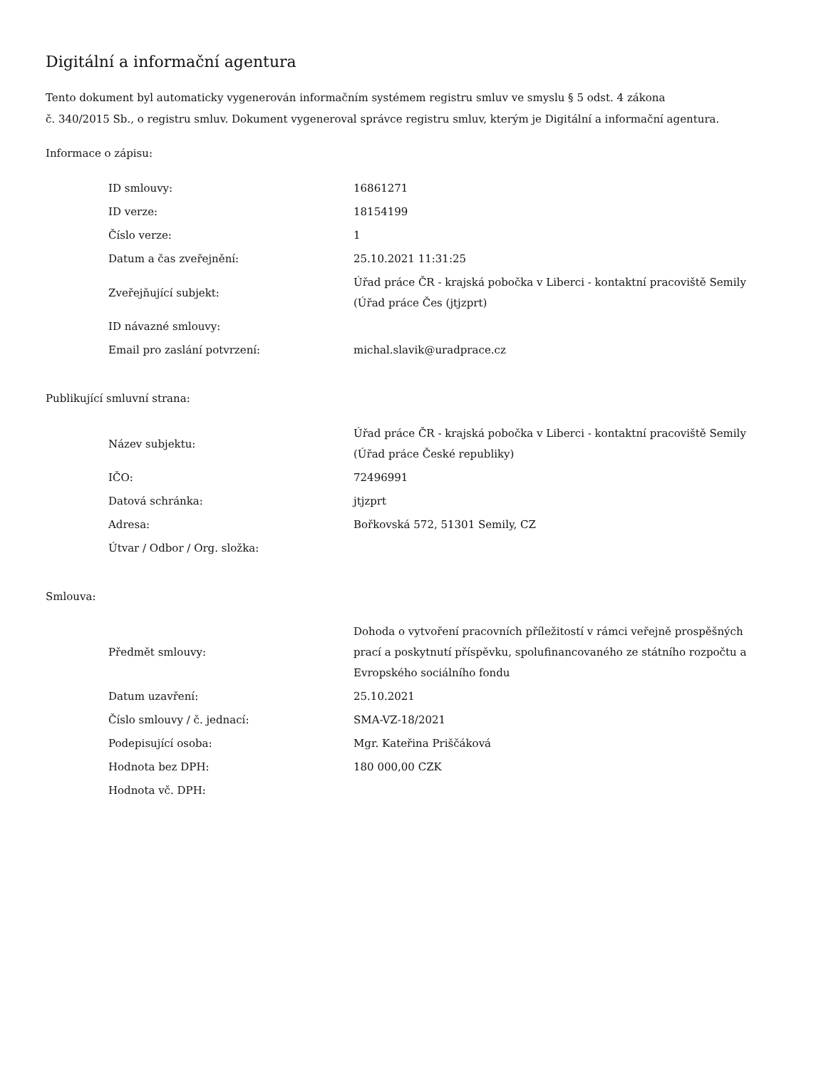Digitální a informační agentura
Tento dokument byl automaticky vygenerován informačním systémem registru smluv ve smyslu § 5 odst. 4 zákona
č. 340/2015 Sb., o registru smluv. Dokument vygeneroval správce registru smluv, kterým je Digitální a informační agentura.
Informace o zápisu:
| ID smlouvy: | 16861271 |
| ID verze: | 18154199 |
| Číslo verze: | 1 |
| Datum a čas zveřejnění: | 25.10.2021 11:31:25 |
| Zveřejňující subjekt: | Úřad práce ČR - krajská pobočka v Liberci - kontaktní pracoviště Semily (Úřad práce Čes (jtjzprt) |
| ID návazné smlouvy: | |
| Email pro zaslání potvrzení: | michal.slavik@uradprace.cz |
Publikující smluvní strana:
| Název subjektu: | Úřad práce ČR - krajská pobočka v Liberci - kontaktní pracoviště Semily (Úřad práce České republiky) |
| IČO: | 72496991 |
| Datová schránka: | jtjzprt |
| Adresa: | Bořkovská 572, 51301 Semily, CZ |
| Útvar / Odbor / Org. složka: | |
Smlouva:
| Předmět smlouvy: | Dohoda o vytvoření pracovních příležitostí v rámci veřejně prospěšných prací a poskytnutí příspěvku, spolufinancovaného ze státního rozpočtu a Evropského sociálního fondu |
| Datum uzavření: | 25.10.2021 |
| Číslo smlouvy / č. jednací: | SMA-VZ-18/2021 |
| Podepisující osoba: | Mgr. Kateřina Priščáková |
| Hodnota bez DPH: | 180 000,00 CZK |
| Hodnota vč. DPH: | |